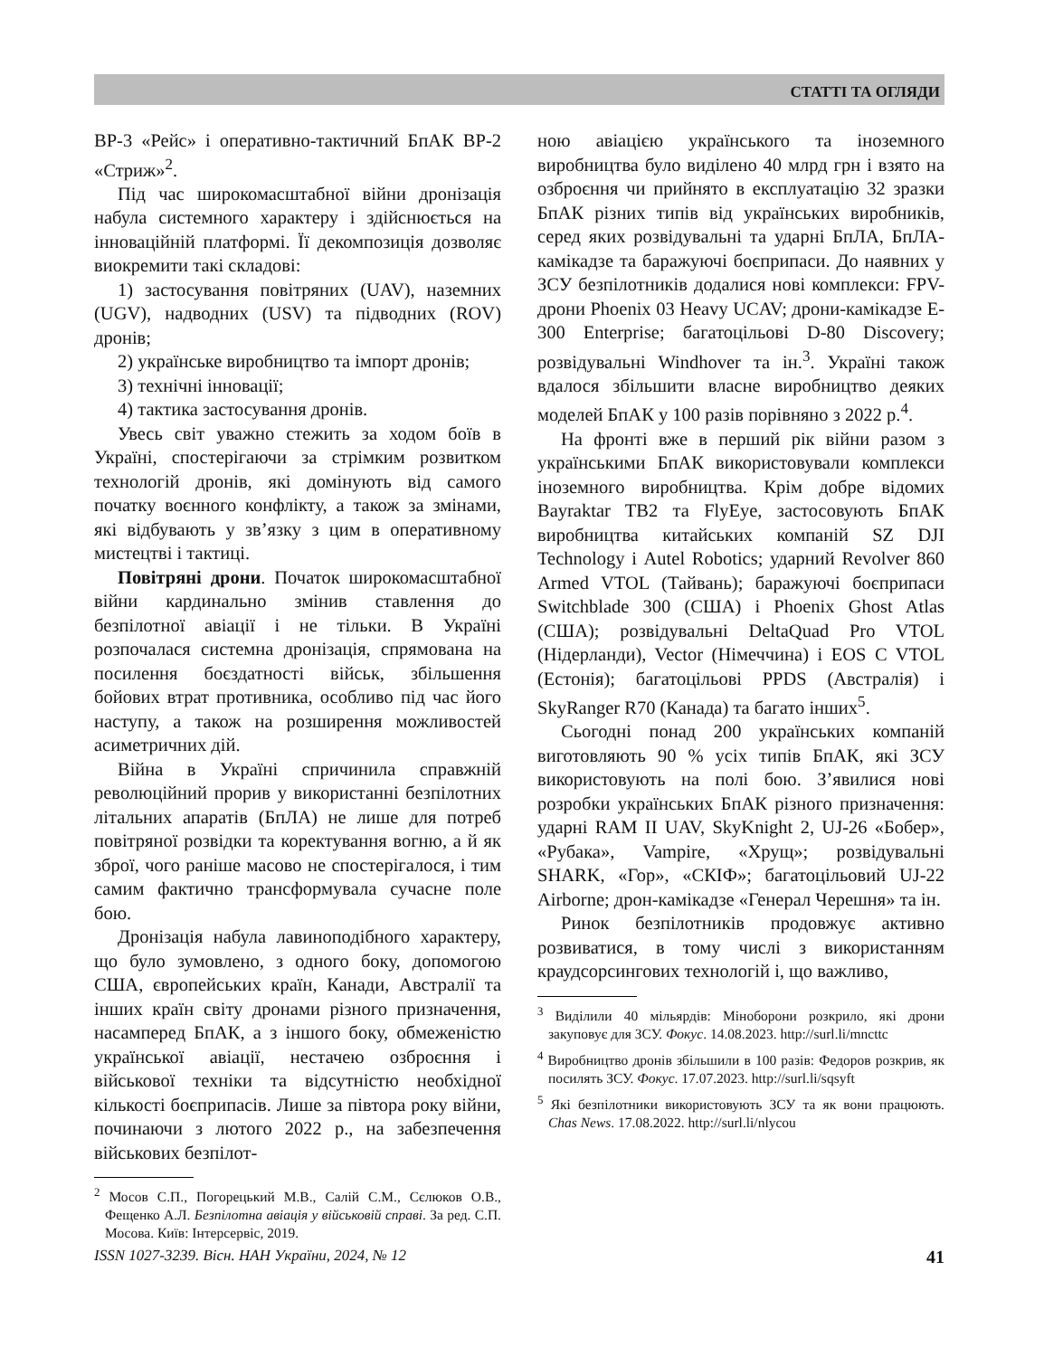СТАТТІ ТА ОГЛЯДИ
ВР-3 «Рейс» і оперативно-тактичний БпАК ВР-2 «Стриж»<sup>2</sup>.
Під час широкомасштабної війни дронізація набула системного характеру і здійснюється на інноваційній платформі. Її декомпозиція дозволяє виокремити такі складові:
1) застосування повітряних (UAV), наземних (UGV), надводних (USV) та підводних (ROV) дронів;
2) українське виробництво та імпорт дронів;
3) технічні інновації;
4) тактика застосування дронів.
Увесь світ уважно стежить за ходом боїв в Україні, спостерігаючи за стрімким розвитком технологій дронів, які домінують від самого початку воєнного конфлікту, а також за змінами, які відбувають у зв’язку з цим в оперативному мистецтві і тактиці.
Повітряні дрони. Початок широкомасштабної війни кардинально змінив ставлення до безпілотної авіації і не тільки. В Україні розпочалася системна дронізація, спрямована на посилення боєздатності військ, збільшення бойових втрат противника, особливо під час його наступу, а також на розширення можливостей асиметричних дій.
Війна в Україні спричинила справжній революційний прорив у використанні безпілотних літальних апаратів (БпЛА) не лише для потреб повітряної розвідки та коректування вогню, а й як зброї, чого раніше масово не спостерігалося, і тим самим фактично трансформувала сучасне поле бою.
Дронізація набула лавиноподібного характеру, що було зумовлено, з одного боку, допомогою США, європейських країн, Канади, Австралії та інших країн світу дронами різного призначення, насамперед БпАК, а з іншого боку, обмеженістю української авіації, нестачею озброєння і військової техніки та відсутністю необхідної кількості боєприпасів. Лише за півтора року війни, починаючи з лютого 2022 р., на забезпечення військових безпілот-
<sup>2</sup> Мосов С.П., Погорецький М.В., Салій С.М., Сєлюков О.В., Фещенко А.Л. Безпілотна авіація у військовій справі. За ред. С.П. Мосова. Київ: Інтерсервіс, 2019.
ною авіацією українського та іноземного виробництва було виділено 40 млрд грн і взято на озброєння чи прийнято в експлуатацію 32 зразки БпАК різних типів від українських виробників, серед яких розвідувальні та ударні БпЛА, БпЛА-камікадзе та баражуючі боєприпаси. До наявних у ЗСУ безпілотників додалися нові комплекси: FPV-дрони Phoenix 03 Heavy UCAV; дрони-камікадзе E-300 Enterprise; багатоцільові D-80 Discovery; розвідувальні Windhover та ін.<sup>3</sup>. Україні також вдалося збільшити власне виробництво деяких моделей БпАК у 100 разів порівняно з 2022 р.<sup>4</sup>.
На фронті вже в перший рік війни разом з українськими БпАК використовували комплекси іноземного виробництва. Крім добре відомих Bayraktar TB2 та FlyEye, застосовують БпАК виробництва китайських компаній SZ DJI Technology і Autel Robotics; ударний Revolver 860 Armed VTOL (Тайвань); баражуючі боєприпаси Switchblade 300 (США) і Phoenix Ghost Atlas (США); розвідувальні DeltaQuad Pro VTOL (Нідерланди), Vector (Німеччина) і EOS C VTOL (Естонія); багатоцільові PPDS (Австралія) і SkyRanger R70 (Канада) та багато інших<sup>5</sup>.
Сьогодні понад 200 українських компаній виготовляють 90 % усіх типів БпАК, які ЗСУ використовують на полі бою. З’явилися нові розробки українських БпАК різного призначення: ударні RAM II UAV, SkyKnight 2, UJ-26 «Бобер», «Рубака», Vampire, «Хрущ»; розвідувальні SHARK, «Гор», «СКІФ»; багатоцільовий UJ-22 Airborne; дрон-камікадзе «Генерал Черешня» та ін.
Ринок безпілотників продовжує активно розвиватися, в тому числі з використанням краудсорсингових технологій і, що важливо,
<sup>3</sup> Виділили 40 мільярдів: Міноборони розкрило, які дрони закуповує для ЗСУ. Фокус. 14.08.2023. http://surl.li/mncttc
<sup>4</sup> Виробництво дронів збільшили в 100 разів: Федоров розкрив, як посилять ЗСУ. Фокус. 17.07.2023. http://surl.li/sqsyft
<sup>5</sup> Які безпілотники використовують ЗСУ та як вони працюють. Chas News. 17.08.2022. http://surl.li/nlycou
ISSN 1027-3239. Вісн. НАН України, 2024, № 12 41